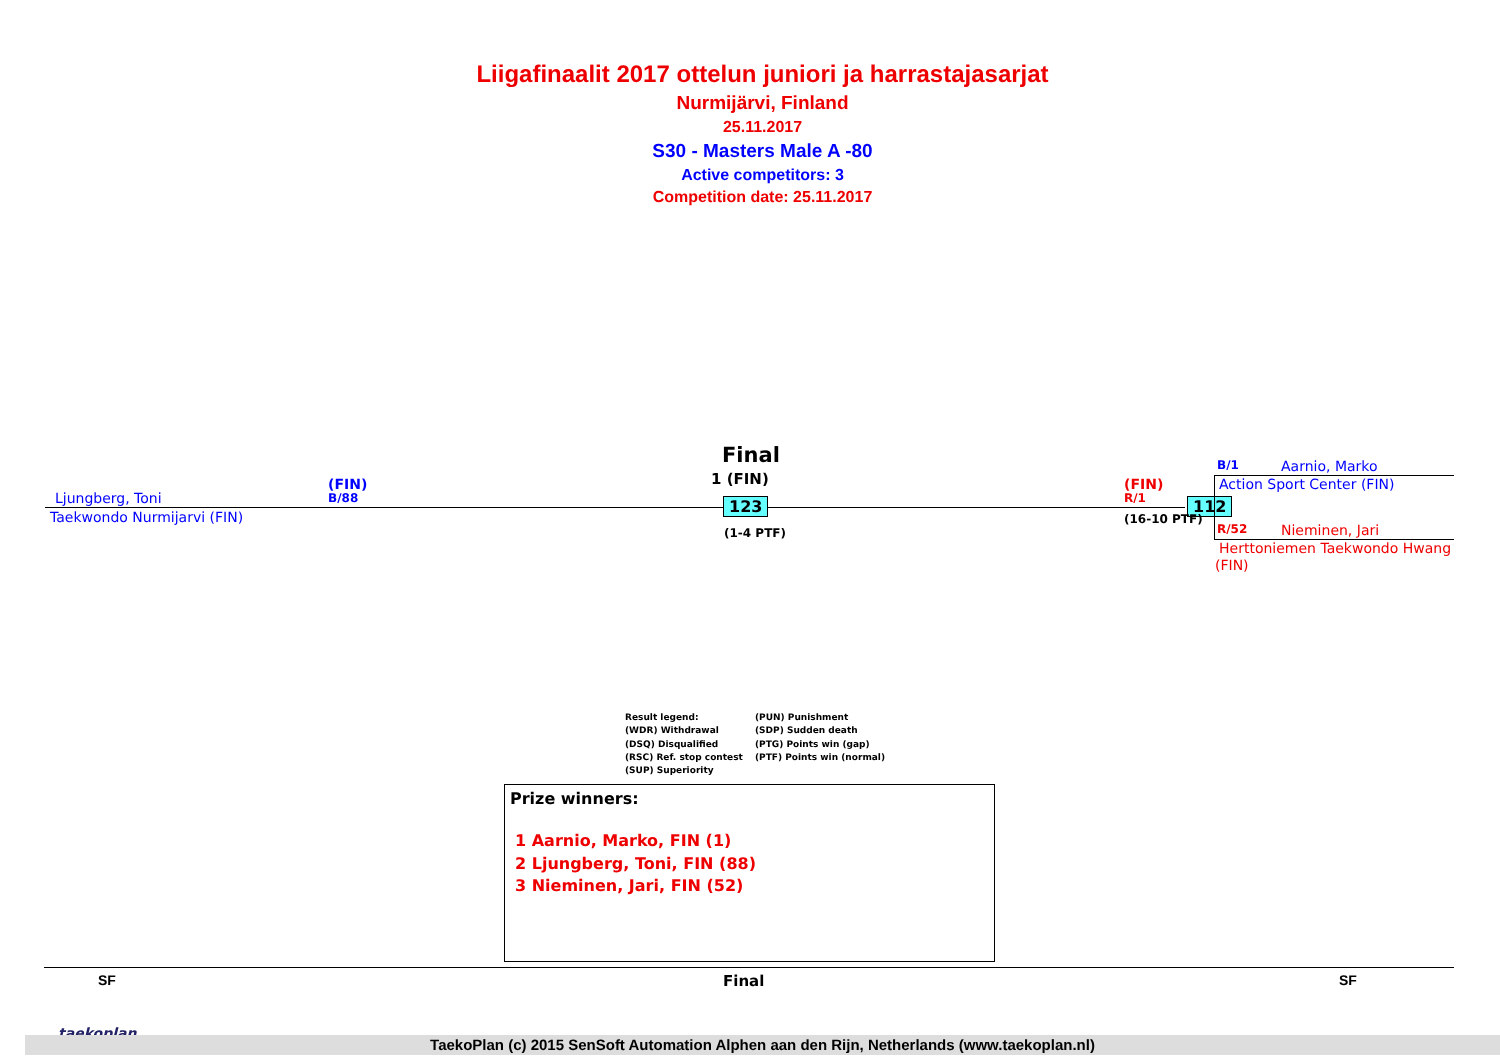Liigafinaalit 2017 ottelun juniori ja harrastajasarjat
Nurmijärvi, Finland
25.11.2017
S30 - Masters Male A -80
Active competitors: 3
Competition date: 25.11.2017
Final
1 (FIN)
Ljungberg, Toni
Taekwondo Nurmijarvi (FIN)
(FIN)
B/88 123
(1-4 PTF)
(FIN)
R/1 112
(16-10 PTF)
B/1 Aarnio, Marko
Action Sport Center (FIN)
R/52 Nieminen, Jari
Herttoniemen Taekwondo Hwang
(FIN)
Result legend: (PUN) Punishment (WDR) Withdrawal (SDP) Sudden death (DSQ) Disqualified (PTG) Points win (gap) (RSC) Ref. stop contest (PTF) Points win (normal) (SUP) Superiority
Prize winners:
1 Aarnio, Marko, FIN (1)
2 Ljungberg, Toni, FIN (88)
3 Nieminen, Jari, FIN (52)
SF Final SF
taekoplan
TaekoPlan (c) 2015 SenSoft Automation Alphen aan den Rijn, Netherlands (www.taekoplan.nl)